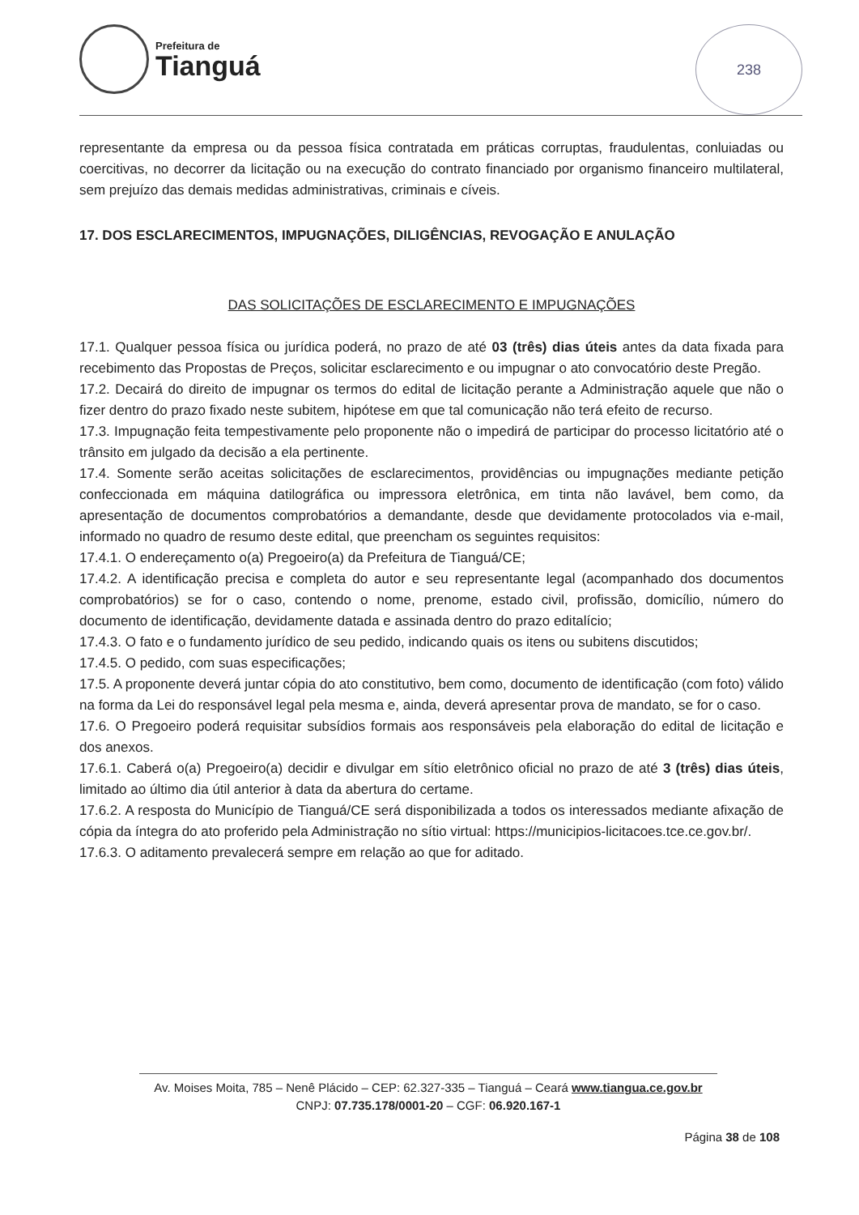Prefeitura de
Tianguá
238
representante da empresa ou da pessoa física contratada em práticas corruptas, fraudulentas, conluiadas ou coercitivas, no decorrer da licitação ou na execução do contrato financiado por organismo financeiro multilateral, sem prejuízo das demais medidas administrativas, criminais e cíveis.
17. DOS ESCLARECIMENTOS, IMPUGNAÇÕES, DILIGÊNCIAS, REVOGAÇÃO E ANULAÇÃO
DAS SOLICITAÇÕES DE ESCLARECIMENTO E IMPUGNAÇÕES
17.1. Qualquer pessoa física ou jurídica poderá, no prazo de até 03 (três) dias úteis antes da data fixada para recebimento das Propostas de Preços, solicitar esclarecimento e ou impugnar o ato convocatório deste Pregão.
17.2. Decairá do direito de impugnar os termos do edital de licitação perante a Administração aquele que não o fizer dentro do prazo fixado neste subitem, hipótese em que tal comunicação não terá efeito de recurso.
17.3. Impugnação feita tempestivamente pelo proponente não o impedirá de participar do processo licitatório até o trânsito em julgado da decisão a ela pertinente.
17.4. Somente serão aceitas solicitações de esclarecimentos, providências ou impugnações mediante petição confeccionada em máquina datilográfica ou impressora eletrônica, em tinta não lavável, bem como, da apresentação de documentos comprobatórios a demandante, desde que devidamente protocolados via e-mail, informado no quadro de resumo deste edital, que preencham os seguintes requisitos:
17.4.1. O endereçamento o(a) Pregoeiro(a) da Prefeitura de Tianguá/CE;
17.4.2. A identificação precisa e completa do autor e seu representante legal (acompanhado dos documentos comprobatórios) se for o caso, contendo o nome, prenome, estado civil, profissão, domicílio, número do documento de identificação, devidamente datada e assinada dentro do prazo editalício;
17.4.3. O fato e o fundamento jurídico de seu pedido, indicando quais os itens ou subitens discutidos;
17.4.5. O pedido, com suas especificações;
17.5. A proponente deverá juntar cópia do ato constitutivo, bem como, documento de identificação (com foto) válido na forma da Lei do responsável legal pela mesma e, ainda, deverá apresentar prova de mandato, se for o caso.
17.6. O Pregoeiro poderá requisitar subsídios formais aos responsáveis pela elaboração do edital de licitação e dos anexos.
17.6.1. Caberá o(a) Pregoeiro(a) decidir e divulgar em sítio eletrônico oficial no prazo de até 3 (três) dias úteis, limitado ao último dia útil anterior à data da abertura do certame.
17.6.2. A resposta do Município de Tianguá/CE será disponibilizada a todos os interessados mediante afixação de cópia da íntegra do ato proferido pela Administração no sítio virtual: https://municipios-licitacoes.tce.ce.gov.br/.
17.6.3. O aditamento prevalecerá sempre em relação ao que for aditado.
Av. Moises Moita, 785 – Nenê Plácido – CEP: 62.327-335 – Tianguá – Ceará www.tiangua.ce.gov.br
CNPJ: 07.735.178/0001-20 – CGF: 06.920.167-1
Página 38 de 108